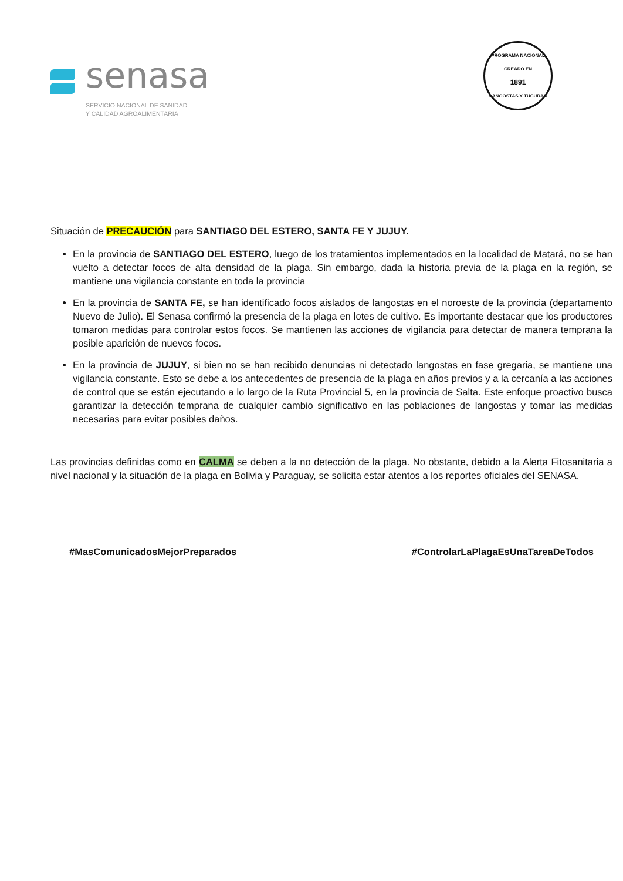senasa
SERVICIO NACIONAL DE SANIDAD
Y CALIDAD AGROALIMENTARIA
PROGRAMA NACIONAL
CREADO EN
1891
LANGOSTAS Y TUCURAS
Situación de PRECAUCIÓN para SANTIAGO DEL ESTERO, SANTA FE Y JUJUY.
En la provincia de SANTIAGO DEL ESTERO, luego de los tratamientos implementados en la localidad de Matará, no se han vuelto a detectar focos de alta densidad de la plaga. Sin embargo, dada la historia previa de la plaga en la región, se mantiene una vigilancia constante en toda la provincia
En la provincia de SANTA FE, se han identificado focos aislados de langostas en el noroeste de la provincia (departamento Nuevo de Julio). El Senasa confirmó la presencia de la plaga en lotes de cultivo. Es importante destacar que los productores tomaron medidas para controlar estos focos. Se mantienen las acciones de vigilancia para detectar de manera temprana la posible aparición de nuevos focos.
En la provincia de JUJUY, si bien no se han recibido denuncias ni detectado langostas en fase gregaria, se mantiene una vigilancia constante. Esto se debe a los antecedentes de presencia de la plaga en años previos y a la cercanía a las acciones de control que se están ejecutando a lo largo de la Ruta Provincial 5, en la provincia de Salta. Este enfoque proactivo busca garantizar la detección temprana de cualquier cambio significativo en las poblaciones de langostas y tomar las medidas necesarias para evitar posibles daños.
Las provincias definidas como en CALMA se deben a la no detección de la plaga. No obstante, debido a la Alerta Fitosanitaria a nivel nacional y la situación de la plaga en Bolivia y Paraguay, se solicita estar atentos a los reportes oficiales del SENASA.
#MasComunicadosMejorPreparados #ControlarLaPlagaEsUnaTareaDeTodos